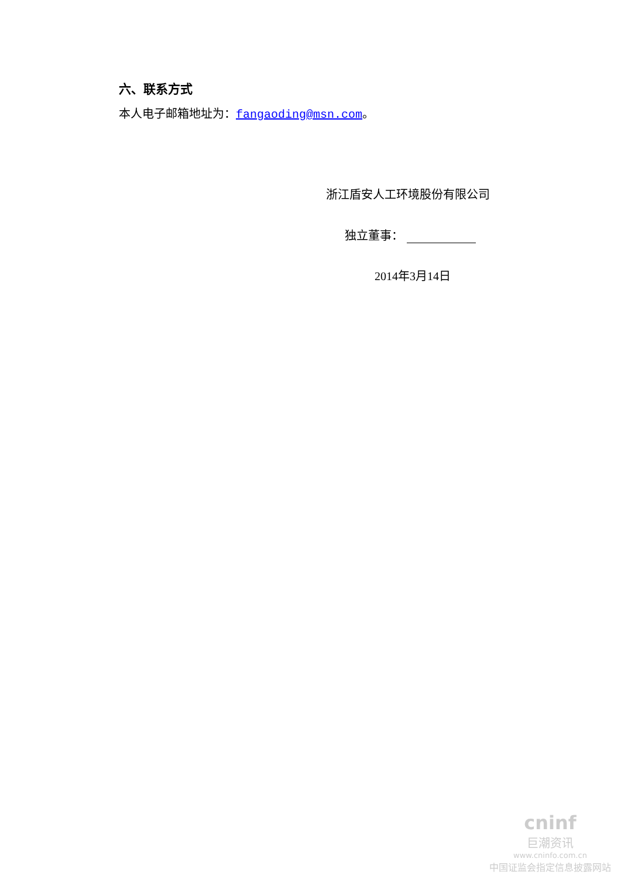六、联系方式
本人电子邮箱地址为：fangaoding@msn.com。
浙江盾安人工环境股份有限公司
独立董事：
2014年3月14日
cninf
巨潮资讯
www.cninfo.com.cn
中国证监会指定信息披露网站